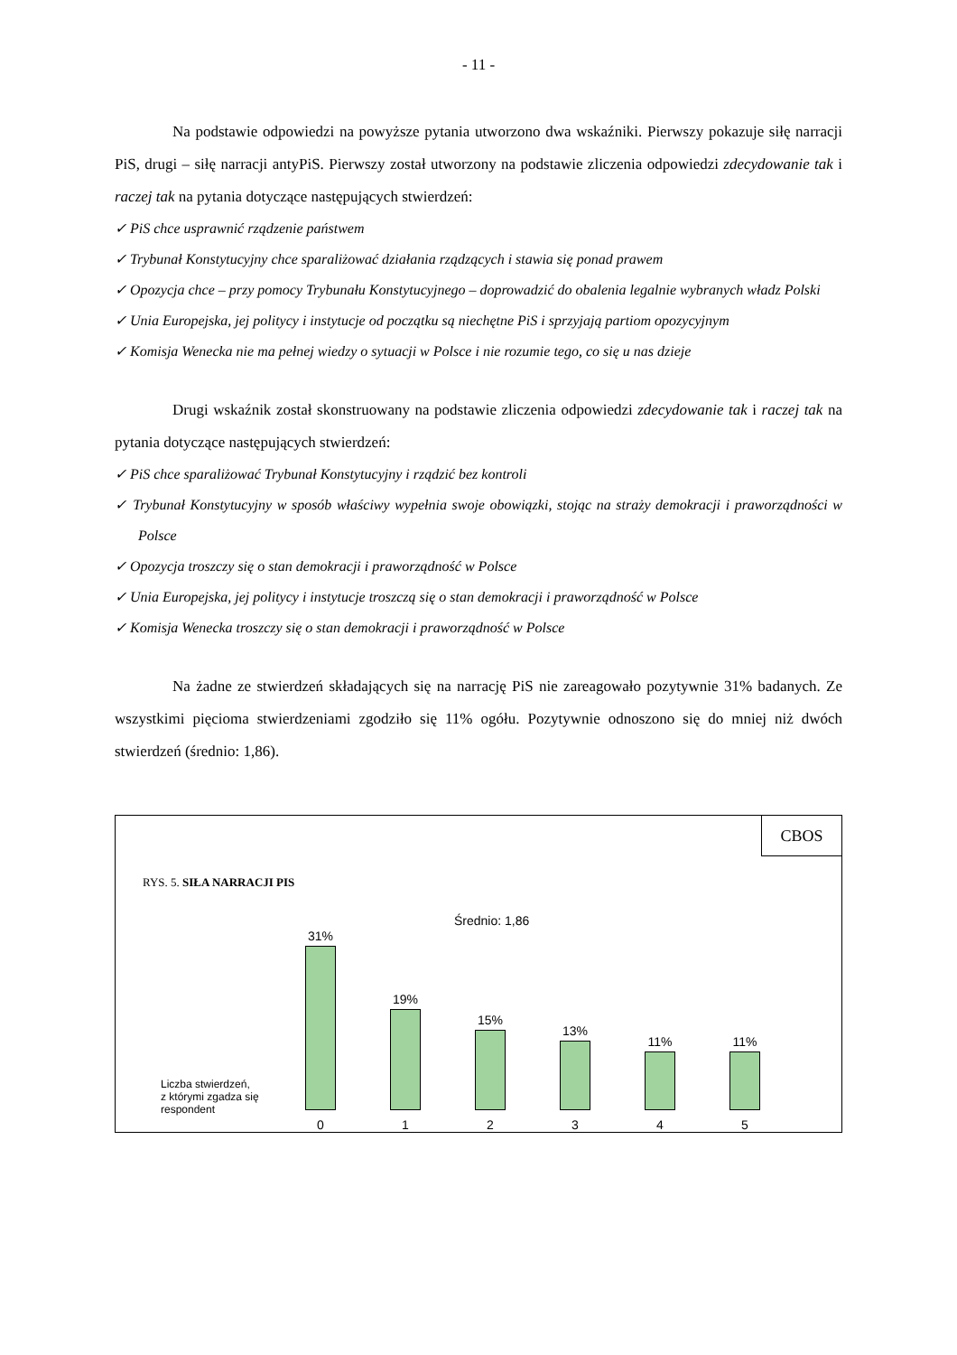- 11 -
Na podstawie odpowiedzi na powyższe pytania utworzono dwa wskaźniki. Pierwszy pokazuje siłę narracji PiS, drugi – siłę narracji antyPiS. Pierwszy został utworzony na podstawie zliczenia odpowiedzi zdecydowanie tak i raczej tak na pytania dotyczące następujących stwierdzeń:
✓ PiS chce usprawnić rządzenie państwem
✓ Trybunał Konstytucyjny chce sparaliżować działania rządzących i stawia się ponad prawem
✓ Opozycja chce – przy pomocy Trybunału Konstytucyjnego – doprowadzić do obalenia legalnie wybranych władz Polski
✓ Unia Europejska, jej politycy i instytucje od początku są niechętne PiS i sprzyjają partiom opozycyjnym
✓ Komisja Wenecka nie ma pełnej wiedzy o sytuacji w Polsce i nie rozumie tego, co się u nas dzieje
Drugi wskaźnik został skonstruowany na podstawie zliczenia odpowiedzi zdecydowanie tak i raczej tak na pytania dotyczące następujących stwierdzeń:
✓ PiS chce sparaliżować Trybunał Konstytucyjny i rządzić bez kontroli
✓ Trybunał Konstytucyjny w sposób właściwy wypełnia swoje obowiązki, stojąc na straży demokracji i praworządności w Polsce
✓ Opozycja troszczy się o stan demokracji i praworządność w Polsce
✓ Unia Europejska, jej politycy i instytucje troszczą się o stan demokracji i praworządność w Polsce
✓ Komisja Wenecka troszczy się o stan demokracji i praworządność w Polsce
Na żadne ze stwierdzeń składających się na narrację PiS nie zareagowało pozytywnie 31% badanych. Ze wszystkimi pięcioma stwierdzeniami zgodziło się 11% ogółu. Pozytywnie odnoszono się do mniej niż dwóch stwierdzeń (średnio: 1,86).
CBOS
RYS. 5. SIŁA NARRACJI PIS
Średnio: 1,86
31%
0
19%
1
15%
2
13%
3
11%
4
11%
5
Liczba stwierdzeń,
z którymi zgadza się
respondent